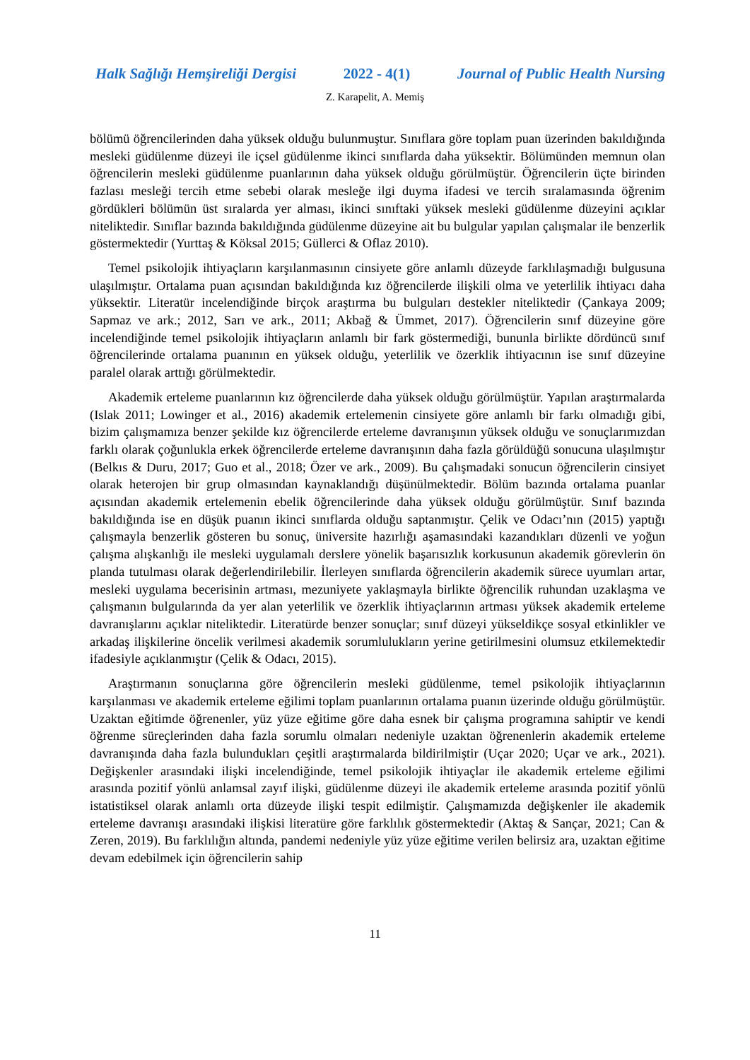Halk Sağlığı Hemşireliği Dergisi 2022 - 4(1) Journal of Public Health Nursing
Z. Karapelit, A. Memiş
bölümü öğrencilerinden daha yüksek olduğu bulunmuştur. Sınıflara göre toplam puan üzerinden bakıldığında mesleki güdülenme düzeyi ile içsel güdülenme ikinci sınıflarda daha yüksektir. Bölümünden memnun olan öğrencilerin mesleki güdülenme puanlarının daha yüksek olduğu görülmüştür. Öğrencilerin üçte birinden fazlası mesleği tercih etme sebebi olarak mesleğe ilgi duyma ifadesi ve tercih sıralamasında öğrenim gördükleri bölümün üst sıralarda yer alması, ikinci sınıftaki yüksek mesleki güdülenme düzeyini açıklar niteliktedir. Sınıflar bazında bakıldığında güdülenme düzeyine ait bu bulgular yapılan çalışmalar ile benzerlik göstermektedir (Yurttaş & Köksal 2015; Güllerci & Oflaz 2010).
Temel psikolojik ihtiyaçların karşılanmasının cinsiyete göre anlamlı düzeyde farklılaşmadığı bulgusuna ulaşılmıştır. Ortalama puan açısından bakıldığında kız öğrencilerde ilişkili olma ve yeterlilik ihtiyacı daha yüksektir. Literatür incelendiğinde birçok araştırma bu bulguları destekler niteliktedir (Çankaya 2009; Sapmaz ve ark.; 2012, Sarı ve ark., 2011; Akbağ & Ümmet, 2017). Öğrencilerin sınıf düzeyine göre incelendiğinde temel psikolojik ihtiyaçların anlamlı bir fark göstermediği, bununla birlikte dördüncü sınıf öğrencilerinde ortalama puanının en yüksek olduğu, yeterlilik ve özerklik ihtiyacının ise sınıf düzeyine paralel olarak arttığı görülmektedir.
Akademik erteleme puanlarının kız öğrencilerde daha yüksek olduğu görülmüştür. Yapılan araştırmalarda (Islak 2011; Lowinger et al., 2016) akademik ertelemenin cinsiyete göre anlamlı bir farkı olmadığı gibi, bizim çalışmamıza benzer şekilde kız öğrencilerde erteleme davranışının yüksek olduğu ve sonuçlarımızdan farklı olarak çoğunlukla erkek öğrencilerde erteleme davranışının daha fazla görüldüğü sonucuna ulaşılmıştır (Belkıs & Duru, 2017; Guo et al., 2018; Özer ve ark., 2009). Bu çalışmadaki sonucun öğrencilerin cinsiyet olarak heterojen bir grup olmasından kaynaklandığı düşünülmektedir. Bölüm bazında ortalama puanlar açısından akademik ertelemenin ebelik öğrencilerinde daha yüksek olduğu görülmüştür. Sınıf bazında bakıldığında ise en düşük puanın ikinci sınıflarda olduğu saptanmıştır. Çelik ve Odacı’nın (2015) yaptığı çalışmayla benzerlik gösteren bu sonuç, üniversite hazırlığı aşamasındaki kazandıkları düzenli ve yoğun çalışma alışkanlığı ile mesleki uygulamalı derslere yönelik başarısızlık korkusunun akademik görevlerin ön planda tutulması olarak değerlendirilebilir. İlerleyen sınıflarda öğrencilerin akademik sürece uyumları artar, mesleki uygulama becerisinin artması, mezuniyete yaklaşmayla birlikte öğrencilik ruhundan uzaklaşma ve çalışmanın bulgularında da yer alan yeterlilik ve özerklik ihtiyaçlarının artması yüksek akademik erteleme davranışlarını açıklar niteliktedir. Literatürde benzer sonuçlar; sınıf düzeyi yükseldikçe sosyal etkinlikler ve arkadaş ilişkilerine öncelik verilmesi akademik sorumlulukların yerine getirilmesini olumsuz etkilemektedir ifadesiyle açıklanmıştır (Çelik & Odacı, 2015).
Araştırmanın sonuçlarına göre öğrencilerin mesleki güdülenme, temel psikolojik ihtiyaçlarının karşılanması ve akademik erteleme eğilimi toplam puanlarının ortalama puanın üzerinde olduğu görülmüştür. Uzaktan eğitimde öğrenenler, yüz yüze eğitime göre daha esnek bir çalışma programına sahiptir ve kendi öğrenme süreçlerinden daha fazla sorumlu olmaları nedeniyle uzaktan öğrenenlerin akademik erteleme davranışında daha fazla bulundukları çeşitli araştırmalarda bildirilmiştir (Uçar 2020; Uçar ve ark., 2021). Değişkenler arasındaki ilişki incelendiğinde, temel psikolojik ihtiyaçlar ile akademik erteleme eğilimi arasında pozitif yönlü anlamsal zayıf ilişki, güdülenme düzeyi ile akademik erteleme arasında pozitif yönlü istatistiksel olarak anlamlı orta düzeyde ilişki tespit edilmiştir. Çalışmamızda değişkenler ile akademik erteleme davranışı arasındaki ilişkisi literatüre göre farklılık göstermektedir (Aktaş & Sançar, 2021; Can & Zeren, 2019). Bu farklılığın altında, pandemi nedeniyle yüz yüze eğitime verilen belirsiz ara, uzaktan eğitime devam edebilmek için öğrencilerin sahip
11